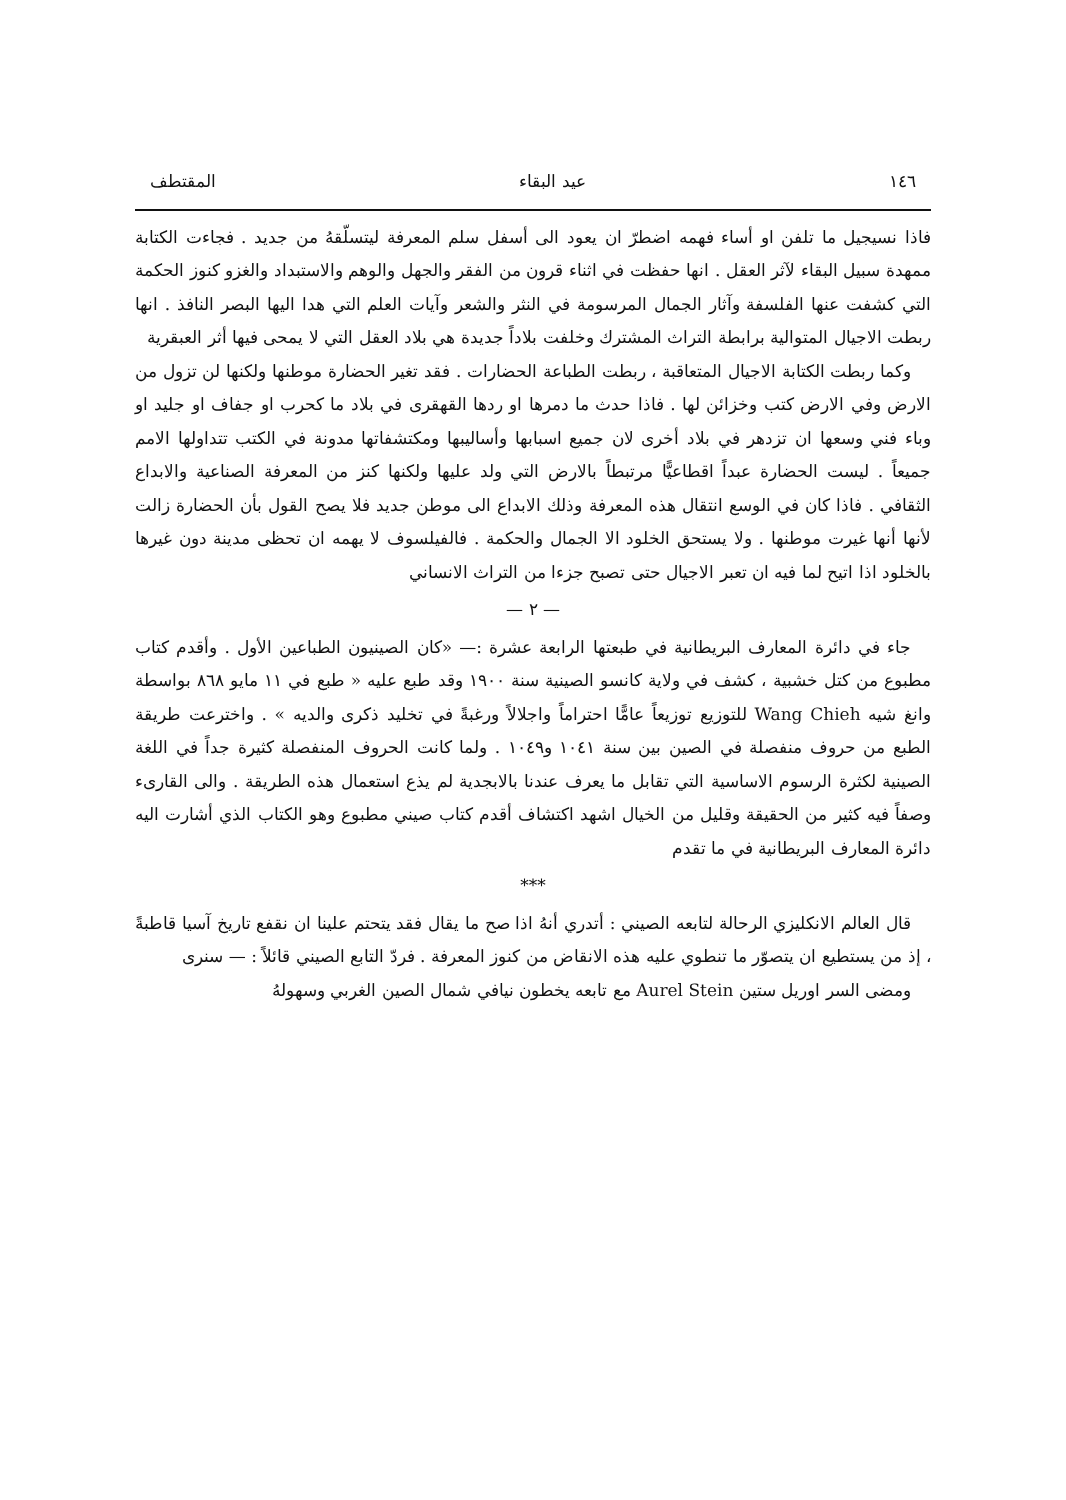١٤٦ عيد البقاء المقتطف
فاذا نسيجيل ما تلفن او أساء فهمه اضطرّ ان يعود الى أسفل سلم المعرفة ليتسلّقهُ من جديد . فجاءت الكتابة ممهدة سبيل البقاء لآثر العقل . انها حفظت في اثناء قرون من الفقر والجهل والوهم والاستبداد والغزو كنوز الحكمة التي كشفت عنها الفلسفة وآثار الجمال المرسومة في النثر والشعر وآيات العلم التي هدا اليها البصر النافذ . انها ربطت الاجيال المتوالية برابطة التراث المشترك وخلفت بلاداً جديدة هي بلاد العقل التي لا يمحى فيها أثر العبقرية
وكما ربطت الكتابة الاجيال المتعاقبة ، ربطت الطباعة الحضارات . فقد تغير الحضارة موطنها ولكنها لن تزول من الارض وفي الارض كتب وخزائن لها . فاذا حدث ما دمرها او ردها القهقرى في بلاد ما كحرب او جفاف او جليد او وباء فني وسعها ان تزدهر في بلاد أخرى لان جميع اسبابها وأساليبها ومكتشفاتها مدونة في الكتب تتداولها الامم جميعاً . ليست الحضارة عبداً اقطاعيًّا مرتبطاً بالارض التي ولد عليها ولكنها كنز من المعرفة الصناعية والابداع الثقافي . فاذا كان في الوسع انتقال هذه المعرفة وذلك الابداع الى موطن جديد فلا يصح القول بأن الحضارة زالت لأنها أنها غيرت موطنها . ولا يستحق الخلود الا الجمال والحكمة . فالفيلسوف لا يهمه ان تحظى مدينة دون غيرها بالخلود اذا اتيح لما فيه ان تعبر الاجيال حتى تصبح جزءا من التراث الانساني
— ٢ —
جاء في دائرة المعارف البريطانية في طبعتها الرابعة عشرة :— «كان الصينيون الطباعين الأول . وأقدم كتاب مطبوع من كتل خشبية ، كشف في ولاية كانسو الصينية سنة ١٩٠٠ وقد طبع عليه « طبع في ١١ مايو ٨٦٨ بواسطة وانغ شيه Wang Chieh للتوزيع توزيعاً عامًّا احتراماً واجلالاً ورغبةً في تخليد ذكرى والديه » . واخترعت طريقة الطبع من حروف منفصلة في الصين بين سنة ١٠٤١ و١٠٤٩ . ولما كانت الحروف المنفصلة كثيرة جداً في اللغة الصينية لكثرة الرسوم الاساسية التي تقابل ما يعرف عندنا بالابجدية لم يذع استعمال هذه الطريقة . والى القارىء وصفاً فيه كثير من الحقيقة وقليل من الخيال اشهد اكتشاف أقدم كتاب صيني مطبوع وهو الكتاب الذي أشارت اليه دائرة المعارف البريطانية في ما تقدم
***
قال العالم الانكليزي الرحالة لتابعه الصيني : أتدري أنهُ اذا صح ما يقال فقد يتحتم علينا ان نقفع تاريخ آسيا قاطبةً ، إذ من يستطيع ان يتصوّر ما تنطوي عليه هذه الانقاض من كنوز المعرفة . فردّ التابع الصيني قائلاً : — سنرى
ومضى السر اوريل ستين Aurel Stein مع تابعه يخطون نيافي شمال الصين الغربي وسهولهُ